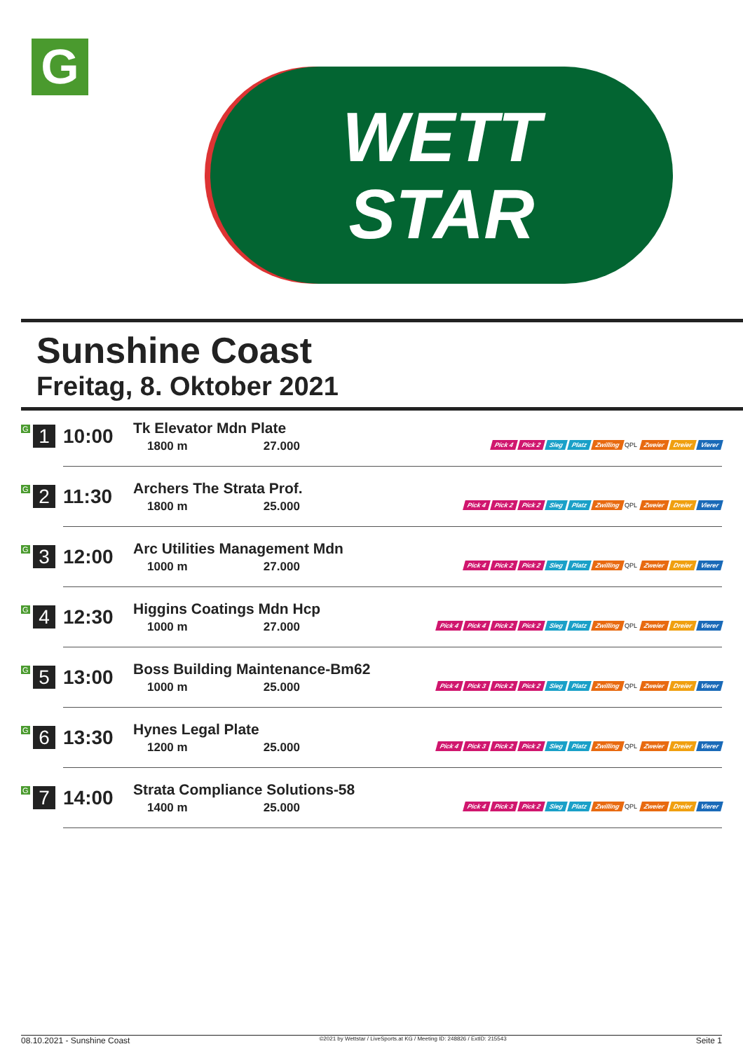G
WETT
STAR
Sunshine Coast
Freitag, 8. Oktober 2021
| G 1 | 10:00 | Tk Elevator Mdn Plate 1800 m 27.000 | Pick 4 Pick 2 Sieg Platz Zwilling QPL Zweier Dreier Vierer |
| G 2 | 11:30 | Archers The Strata Prof. 1800 m 25.000 | Pick 4 Pick 2 Pick 2 Sieg Platz Zwilling QPL Zweier Dreier Vierer |
| G 3 | 12:00 | Arc Utilities Management Mdn 1000 m 27.000 | Pick 4 Pick 2 Pick 2 Sieg Platz Zwilling QPL Zweier Dreier Vierer |
| G 4 | 12:30 | Higgins Coatings Mdn Hcp 1000 m 27.000 | Pick 4 Pick 4 Pick 2 Pick 2 Sieg Platz Zwilling QPL Zweier Dreier Vierer |
| G 5 | 13:00 | Boss Building Maintenance-Bm62 1000 m 25.000 | Pick 4 Pick 3 Pick 2 Pick 2 Sieg Platz Zwilling QPL Zweier Dreier Vierer |
| G 6 | 13:30 | Hynes Legal Plate 1200 m 25.000 | Pick 4 Pick 3 Pick 2 Pick 2 Sieg Platz Zwilling QPL Zweier Dreier Vierer |
| G 7 | 14:00 | Strata Compliance Solutions-58 1400 m 25.000 | Pick 4 Pick 3 Pick 2 Sieg Platz Zwilling QPL Zweier Dreier Vierer |
08.10.2021 - Sunshine Coast ©2021 by Wettstar / LiveSports.at KG / Meeting ID: 248826 / ExtID: 215543 Seite 1